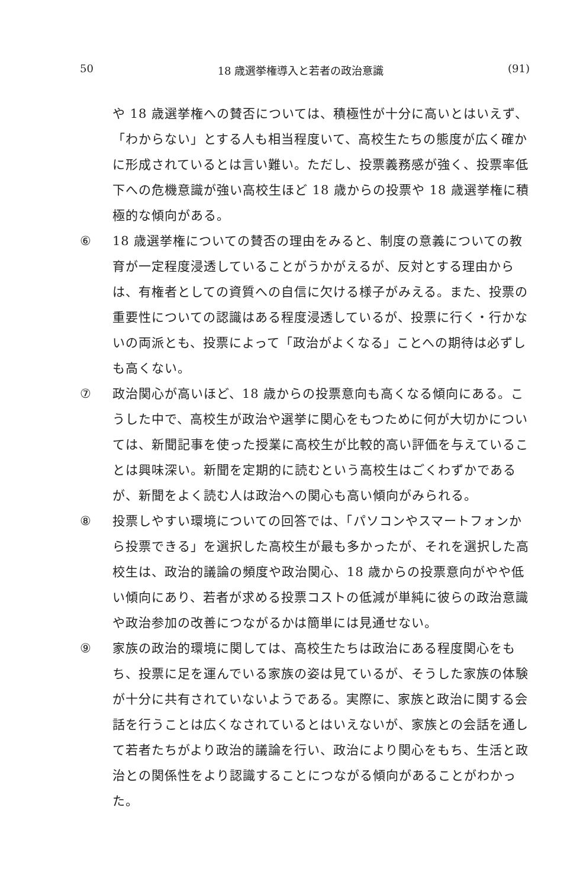50 18 歳選挙権導入と若者の政治意識 (91)
や 18 歳選挙権への賛否については、積極性が十分に高いとはいえず、「わからない」とする人も相当程度いて、高校生たちの態度が広く確かに形成されているとは言い難い。ただし、投票義務感が強く、投票率低下への危機意識が強い高校生ほど 18 歳からの投票や 18 歳選挙権に積極的な傾向がある。
⑥ 18 歳選挙権についての賛否の理由をみると、制度の意義についての教育が一定程度浸透していることがうかがえるが、反対とする理由からは、有権者としての資質への自信に欠ける様子がみえる。また、投票の重要性についての認識はある程度浸透しているが、投票に行く・行かないの両派とも、投票によって「政治がよくなる」ことへの期待は必ずしも高くない。
⑦ 政治関心が高いほど、18 歳からの投票意向も高くなる傾向にある。こうした中で、高校生が政治や選挙に関心をもつために何が大切かについては、新聞記事を使った授業に高校生が比較的高い評価を与えていることは興味深い。新聞を定期的に読むという高校生はごくわずかであるが、新聞をよく読む人は政治への関心も高い傾向がみられる。
⑧ 投票しやすい環境についての回答では、「パソコンやスマートフォンから投票できる」を選択した高校生が最も多かったが、それを選択した高校生は、政治的議論の頻度や政治関心、18 歳からの投票意向がやや低い傾向にあり、若者が求める投票コストの低減が単純に彼らの政治意識や政治参加の改善につながるかは簡単には見通せない。
⑨ 家族の政治的環境に関しては、高校生たちは政治にある程度関心をもち、投票に足を運んでいる家族の姿は見ているが、そうした家族の体験が十分に共有されていないようである。実際に、家族と政治に関する会話を行うことは広くなされているとはいえないが、家族との会話を通して若者たちがより政治的議論を行い、政治により関心をもち、生活と政治との関係性をより認識することにつながる傾向があることがわかった。